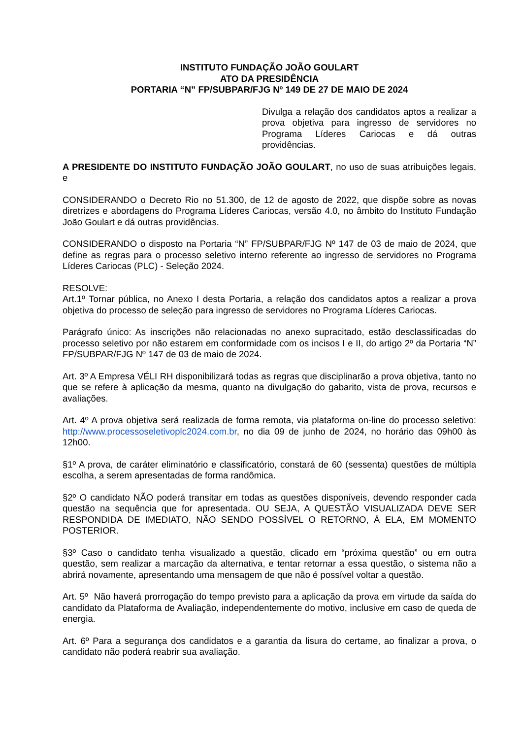INSTITUTO FUNDAÇÃO JOÃO GOULART
ATO DA PRESIDÊNCIA
PORTARIA “N” FP/SUBPAR/FJG Nº 149 DE 27 DE MAIO DE 2024
Divulga a relação dos candidatos aptos a realizar a prova objetiva para ingresso de servidores no Programa Líderes Cariocas e dá outras providências.
A PRESIDENTE DO INSTITUTO FUNDAÇÃO JOÃO GOULART, no uso de suas atribuições legais, e
CONSIDERANDO o Decreto Rio no 51.300, de 12 de agosto de 2022, que dispõe sobre as novas diretrizes e abordagens do Programa Líderes Cariocas, versão 4.0, no âmbito do Instituto Fundação João Goulart e dá outras providências.
CONSIDERANDO o disposto na Portaria “N” FP/SUBPAR/FJG Nº 147 de 03 de maio de 2024, que define as regras para o processo seletivo interno referente ao ingresso de servidores no Programa Líderes Cariocas (PLC) - Seleção 2024.
RESOLVE:
Art.1º Tornar pública, no Anexo I desta Portaria, a relação dos candidatos aptos a realizar a prova objetiva do processo de seleção para ingresso de servidores no Programa Líderes Cariocas.
Parágrafo único: As inscrições não relacionadas no anexo supracitado, estão desclassificadas do processo seletivo por não estarem em conformidade com os incisos I e II, do artigo 2º da Portaria “N” FP/SUBPAR/FJG Nº 147 de 03 de maio de 2024.
Art. 3º A Empresa VÉLI RH disponibilizará todas as regras que disciplinarão a prova objetiva, tanto no que se refere à aplicação da mesma, quanto na divulgação do gabarito, vista de prova, recursos e avaliações.
Art. 4º A prova objetiva será realizada de forma remota, via plataforma on-line do processo seletivo: http://www.processoseletivoplc2024.com.br, no dia 09 de junho de 2024, no horário das 09h00 às 12h00.
§1º A prova, de caráter eliminatório e classificatório, constará de 60 (sessenta) questões de múltipla escolha, a serem apresentadas de forma randômica.
§2º O candidato NÃO poderá transitar em todas as questões disponíveis, devendo responder cada questão na sequência que for apresentada. OU SEJA, A QUESTÃO VISUALIZADA DEVE SER RESPONDIDA DE IMEDIATO, NÃO SENDO POSSÍVEL O RETORNO, À ELA, EM MOMENTO POSTERIOR.
§3º Caso o candidato tenha visualizado a questão, clicado em “próxima questão” ou em outra questão, sem realizar a marcação da alternativa, e tentar retornar a essa questão, o sistema não a abrirá novamente, apresentando uma mensagem de que não é possível voltar a questão.
Art. 5º Não haverá prorrogação do tempo previsto para a aplicação da prova em virtude da saída do candidato da Plataforma de Avaliação, independentemente do motivo, inclusive em caso de queda de energia.
Art. 6º Para a segurança dos candidatos e a garantia da lisura do certame, ao finalizar a prova, o candidato não poderá reabrir sua avaliação.